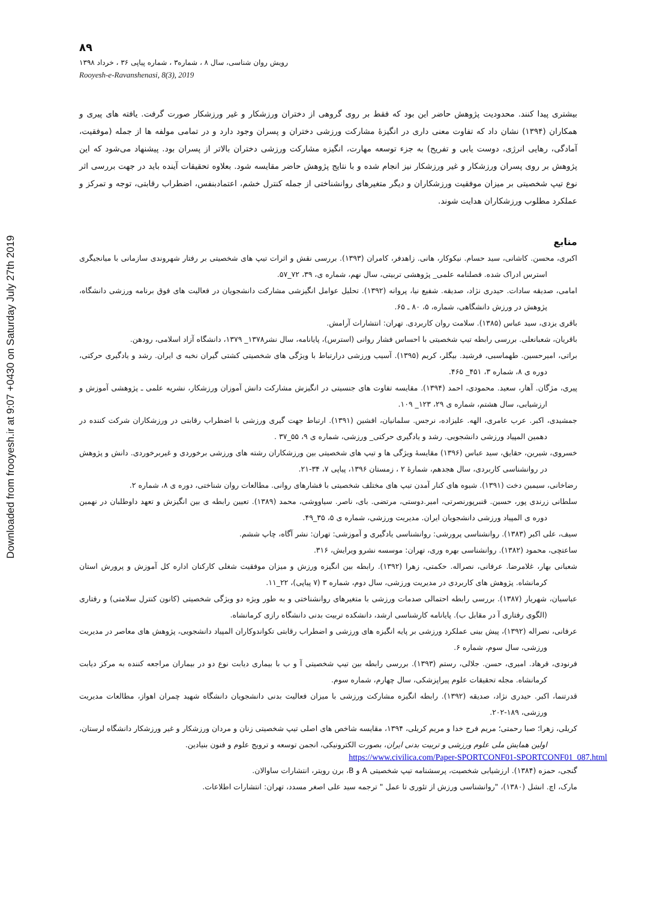Downloaded from frooyesh.ir at 9:07 +0430 on Saturday July 27th 2019
۸۹
رویش روان شناسی، سال ۸ ، شماره۳ ، شماره پیاپی ۳۶ ، خرداد ۱۳۹۸
Rooyesh-e-Ravanshenasi, 8(3), 2019
بیشتری پیدا کنند. محدودیت پژوهش حاضر این بود که فقط بر روی گروهی از دختران ورزشکار و غیر ورزشکار صورت گرفت. یافته های پیری و همکاران (۱۳۹۴) نشان داد که تفاوت معنی داری در انگیزۀ مشارکت ورزشی دختران و پسران وجود دارد و در تمامی مولفه ها از جمله (موفقیت، آمادگی، رهایی انرژی، دوست یابی و تفریح) به جزء توسعه مهارت، انگیزه مشارکت ورزشی دختران بالاتر از پسران بود. پیشنهاد می‌شود که این پژوهش بر روی پسران ورزشکار و غیر ورزشکار نیز انجام شده و با نتایج پژوهش حاضر مقایسه شود. بعلاوه تحقیقات آینده باید در جهت بررسی اثر نوع تیپ شخصیتی بر میزان موفقیت ورزشکاران و دیگر متغیرهای روانشناختی از جمله کنترل خشم، اعتمادبنفس، اضطراب رقابتی، توجه و تمرکز و عملکرد مطلوب ورزشکاران هدایت شوند.
منابع
اکبری، محسن. کاشانی، سید حسام. نیکوکار، هانی. زاهدفر، کامران (۱۳۹۳). بررسی نقش و اثرات تیپ های شخصیتی بر رفتار شهروندی سازمانی با میانجیگری استرس ادراک شده. فصلنامه علمی_ پژوهشی تربیتی، سال نهم، شماره ی، ۳۹، ۷۲_۵۷.
امامی، صدیقه سادات. حیدری نژاد، صدیقه. شفیع نیا، پروانه (۱۳۹۲). تحلیل عوامل انگیزشی مشارکت دانشجویان در فعالیت های فوق برنامه ورزشی دانشگاه، پژوهش در ورزش دانشگاهی، شماره، ۵، ۸۰ ـ ۶۵.
باقری یزدی، سید عباس (۱۳۸۵). سلامت روان کاربردی. تهران: انتشارات آرامش.
باقریان، شعبانعلی. بررسی رابطه تیپ شخصیتی با احساس فشار روانی (استرس)، پایانامه، سال نشر۱۳۷۸_ ۱۳۷۹، دانشگاه آزاد اسلامی، رودهن.
براتی، امیرحسین. طهماسبی، فرشید. بیگلر، کریم (۱۳۹۵). آسیب ورزشی درارتباط با ویژگی های شخصیتی کشتی گیران نخبه ی ایران. رشد و یادگیری حرکتی، دوره ی ۸، شماره ۳، ۴۵۱_ ۴۶۵.
پیری، مژگان. آهار، سعید. محمودی، احمد (۱۳۹۴). مقایسه تفاوت های جنسیتی در انگیزش مشارکت دانش آموزان ورزشکار، نشریه علمی ـ پژوهشی آموزش و ارزشیابی، سال هشتم، شماره ی ۲۹، ۱۲۳_ ۱۰۹.
جمشیدی، اکبر. عرب عامری، الهه. علیزاده، نرجس. سلمانیان، افشین (۱۳۹۱). ارتباط جهت گیری ورزشی با اضطراب رقابتی در ورزشکاران شرکت کننده در دهمین المپیاد ورزشی دانشجویی. رشد و یادگیری حرکتی_ ورزشی، شماره ی ۹، ۵۵_۳۷ .
خسروی، شیرین، حقایق، سید عباس (۱۳۹۶) مقایسۀ ویژگی ها و تیپ های شخصیتی بین ورزشکاران رشته های ورزشی برخوردی و غیربرخوردی. دانش و پژوهش در روانشناسی کاربردی، سال هجدهم، شمارۀ ۲ ، زمستان ۱۳۹۶، پیاپی ۷، ۳۴-۲۱.
رضاخانی، سیمین دخت (۱۳۹۱). شیوه های کنار آمدن تیپ های مختلف شخصیتی با فشارهای روانی. مطالعات روان شناختی، دوره ی ۸، شماره ۲.
سلطانی زرندی پور، حسین. قنبرپورنصرتی، امیر.دوستی، مرتضی. بای، ناصر. سیاووشی، محمد (۱۳۸۹). تعیین رابطه ی بین انگیزش و تعهد داوطلبان در نهمین دوره ی المپیاد ورزشی دانشجویان ایران. مدیریت ورزشی، شماره ی ۵، ۳۵_۴۹.
سیف، علی اکبر (۱۳۸۳). روانشناسی پرورشی: روانشناسی یادگیری و آموزشی: تهران: نشر آگاه، چاپ ششم.
ساعتچی، محمود (۱۳۸۲). روانشناسی بهره وری، تهران: موسسه نشرو ویرایش، ۳۱۶.
شعبانی بهار، غلامرضا. عرفانی، نصراله. حکمتی، زهرا (۱۳۹۲). رابطه بین انگیزه ورزش و میزان موفقیت شغلی کارکنان اداره کل آموزش و پرورش استان کرمانشاه. پژوهش های کاربردی در مدیریت ورزشی، سال دوم، شماره ۳ (۷ پیاپی)، ۲۲_۱۱.
عباسیان، شهریار (۱۳۸۷). بررسی رابطه احتمالی صدمات ورزشی با متغیرهای روانشناختی و به طور ویژه دو ویژگی شخصیتی (کانون کنترل سلامتی) و رفتاری (الگوی رفتاری آ در مقابل ب). پایانامه کارشناسی ارشد، دانشکده تربیت بدنی دانشگاه رازی کرمانشاه.
عرفانی، نصراله (۱۳۹۲)، پیش بینی عملکرد ورزشی بر پایه انگیزه های ورزشی و اضطراب رقابتی تکواندوکاران المپیاد دانشجویی، پژوهش های معاصر در مدیریت ورزشی، سال سوم، شماره ۶.
فرنودی، فرهاد. امیری، حسن. جلالی، رستم (۱۳۹۳). بررسی رابطه بین تیپ شخصیتی آ و ب با بیماری دیابت نوع دو در بیماران مراجعه کننده به مرکز دیابت کرمانشاه. مجله تحقیقات علوم پیراپزشکی، سال چهارم، شماره سوم.
قدرتنما، اکبر. حیدری نژاد، صدیقه (۱۳۹۲). رابطه انگیزه مشارکت ورزشی با میزان فعالیت بدنی دانشجویان دانشگاه شهید چمران اهواز، مطالعات مدیریت ورزشی، ۱۸۹-۲۰۲.
کریلی، زهرا؛ صبا رحمتی؛ مریم فرج خدا و مریم کریلی، ۱۳۹۴، مقایسه شاخص های اصلی تیپ شخصیتی زنان و مردان ورزشکار و غیر ورزشکار دانشگاه لرستان، اولین همایش ملی علوم ورزشی و تربیت بدنی ایران، بصورت الکترونیکی، انجمن توسعه و ترویج علوم و فنون بنیادین.
https://www.civilica.com/Paper-SPORTCONF01-SPORTCONF01_087.html
گنجی، حمزه (۱۳۸۴). ارزشیابی شخصیت، پرسشنامه تیپ شخصیتی A و B، برن رویتر، انتشارات ساوالان.
مارک، اچ. انشل (۱۳۸۰)، "روانشناسی ورزش از تئوری تا عمل " ترجمه سید علی اصغر مسدد، تهران: انتشارات اطلاعات.